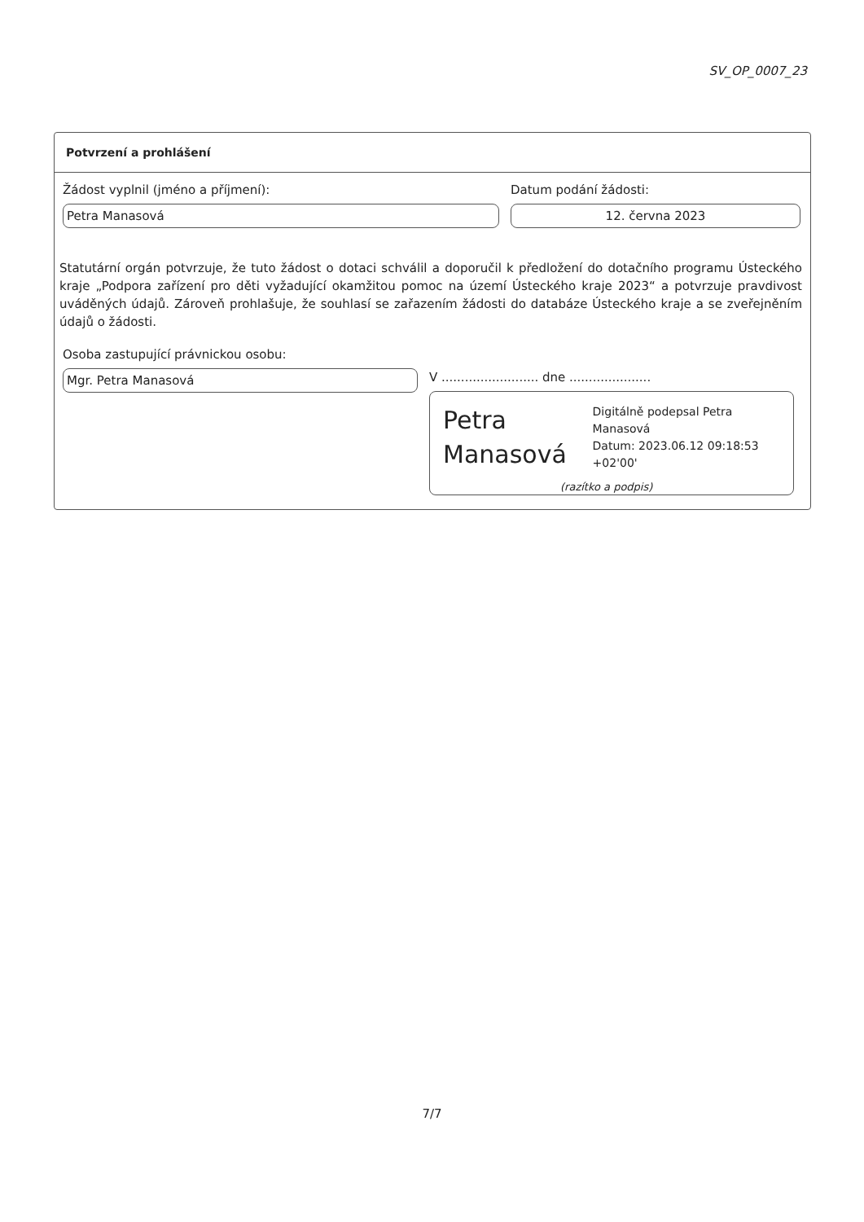SV_OP_0007_23
Potvrzení a prohlášení
Žádost vyplnil (jméno a příjmení):
Petra Manasová
Datum podání žádosti:
12. června 2023
Statutární orgán potvrzuje, že tuto žádost o dotaci schválil a doporučil k předložení do dotačního programu Ústeckého kraje „Podpora zařízení pro děti vyžadující okamžitou pomoc na území Ústeckého kraje 2023“ a potvrzuje pravdivost uváděných údajů. Zároveň prohlašuje, že souhlasí se zařazením žádosti do databáze Ústeckého kraje a se zveřejněním údajů o žádosti.
Osoba zastupující právnickou osobu:
Mgr. Petra Manasová
V ......................... dne .....................
Petra Manasová
Digitálně podepsal Petra Manasová
Datum: 2023.06.12 09:18:53 +02'00'
(razítko a podpis)
7/7